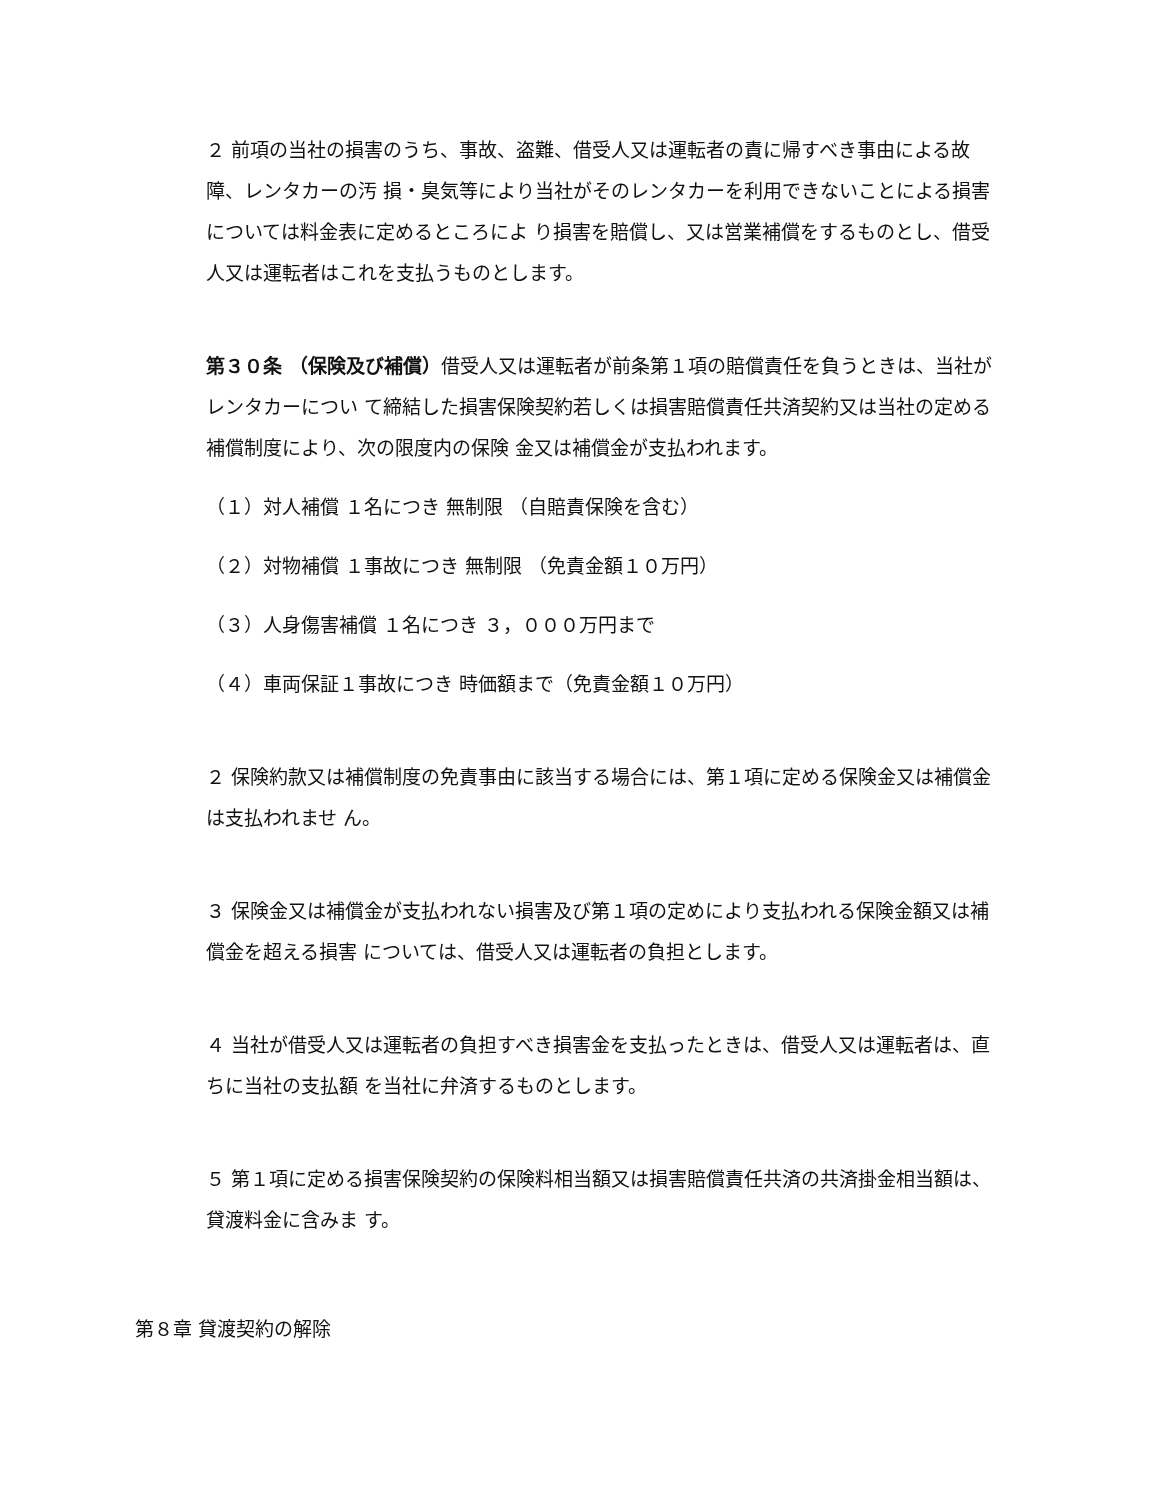２ 前項の当社の損害のうち、事故、盗難、借受人又は運転者の責に帰すべき事由による故障、レンタカーの汚 損・臭気等により当社がそのレンタカーを利用できないことによる損害については料金表に定めるところによ り損害を賠償し、又は営業補償をするものとし、借受人又は運転者はこれを支払うものとします。
第３０条 （保険及び補償）借受人又は運転者が前条第１項の賠償責任を負うときは、当社がレンタカーについ て締結した損害保険契約若しくは損害賠償責任共済契約又は当社の定める補償制度により、次の限度内の保険 金又は補償金が支払われます。
（１）対人補償 １名につき 無制限 （自賠責保険を含む）
（２）対物補償 １事故につき 無制限 （免責金額１０万円）
（３）人身傷害補償 １名につき ３，０００万円まで
（４）車両保証１事故につき 時価額まで（免責金額１０万円）
２ 保険約款又は補償制度の免責事由に該当する場合には、第１項に定める保険金又は補償金は支払われませ ん。
３ 保険金又は補償金が支払われない損害及び第１項の定めにより支払われる保険金額又は補償金を超える損害 については、借受人又は運転者の負担とします。
４ 当社が借受人又は運転者の負担すべき損害金を支払ったときは、借受人又は運転者は、直ちに当社の支払額 を当社に弁済するものとします。
５ 第１項に定める損害保険契約の保険料相当額又は損害賠償責任共済の共済掛金相当額は、貸渡料金に含みま す。
第８章 貸渡契約の解除